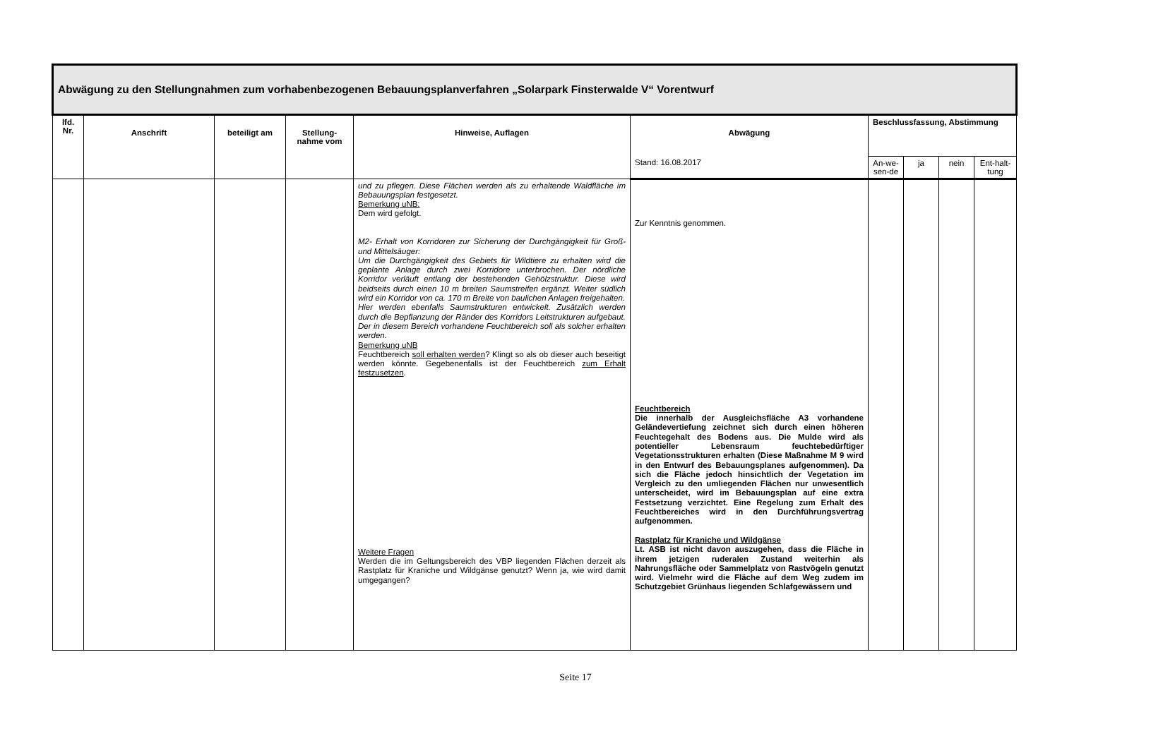| Abwägung zu den Stellungnahmen zum vorhabenbezogenen Bebauungsplanverfahren „Solarpark Finsterwalde V“ Vorentwurf | | | | | | | | | |
| lfd. Nr. | Anschrift | beteiligt am | Stellung-nahme vom | Hinweise, Auflagen | Abwägung | Beschlussfassung, Abstimmung | | | |
| | | | | | Stand: 16.08.2017 | An-we-sen-de | ja | nein | Ent-halt-tung |
| | | | | und zu pflegen. Diese Flächen werden als zu erhaltende Waldfläche im Bebauungsplan festgesetzt. Bemerkung uNB: Dem wird gefolgt. M2- Erhalt von Korridoren zur Sicherung der Durchgängigkeit für Groß- und Mittelsäuger: Um die Durchgängigkeit des Gebiets für Wildtiere zu erhalten wird die geplante Anlage durch zwei Korridore unterbrochen. Der nördliche Korridor verläuft entlang der bestehenden Gehölzstruktur. Diese wird beidseits durch einen 10 m breiten Saumstreifen ergänzt. Weiter südlich wird ein Korridor von ca. 170 m Breite von baulichen Anlagen freigehalten. Hier werden ebenfalls Saumstrukturen entwickelt. Zusätzlich werden durch die Bepflanzung der Ränder des Korridors Leitstrukturen aufgebaut. Der in diesem Bereich vorhandene Feuchtbereich soll als solcher erhalten werden. Bemerkung uNB Feuchtbereich soll erhalten werden ? Klingt so als ob dieser auch beseitigt werden könnte. Gegebenenfalls ist der Feuchtbereich zum Erhalt festzusetzen . Weitere Fragen Werden die im Geltungsbereich des VBP liegenden Flächen derzeit als Rastplatz für Kraniche und Wildgänse genutzt? Wenn ja, wie wird damit umgegangen? | Zur Kenntnis genommen. Feuchtbereich Die innerhalb der Ausgleichsfläche A3 vorhandene Geländevertiefung zeichnet sich durch einen höheren Feuchtegehalt des Bodens aus. Die Mulde wird als potentieller Lebensraum feuchtebedürftiger Vegetationsstrukturen erhalten (Diese Maßnahme M 9 wird in den Entwurf des Bebauungsplanes aufgenommen). Da sich die Fläche jedoch hinsichtlich der Vegetation im Vergleich zu den umliegenden Flächen nur unwesentlich unterscheidet, wird im Bebauungsplan auf eine extra Festsetzung verzichtet. Eine Regelung zum Erhalt des Feuchtbereiches wird in den Durchführungsvertrag aufgenommen. Rastplatz für Kraniche und Wildgänse Lt. ASB ist nicht davon auszugehen, dass die Fläche in ihrem jetzigen ruderalen Zustand weiterhin als Nahrungsfläche oder Sammelplatz von Rastvögeln genutzt wird. Vielmehr wird die Fläche auf dem Weg zudem im Schutzgebiet Grünhaus liegenden Schlafgewässern und | | | | |
Seite 17